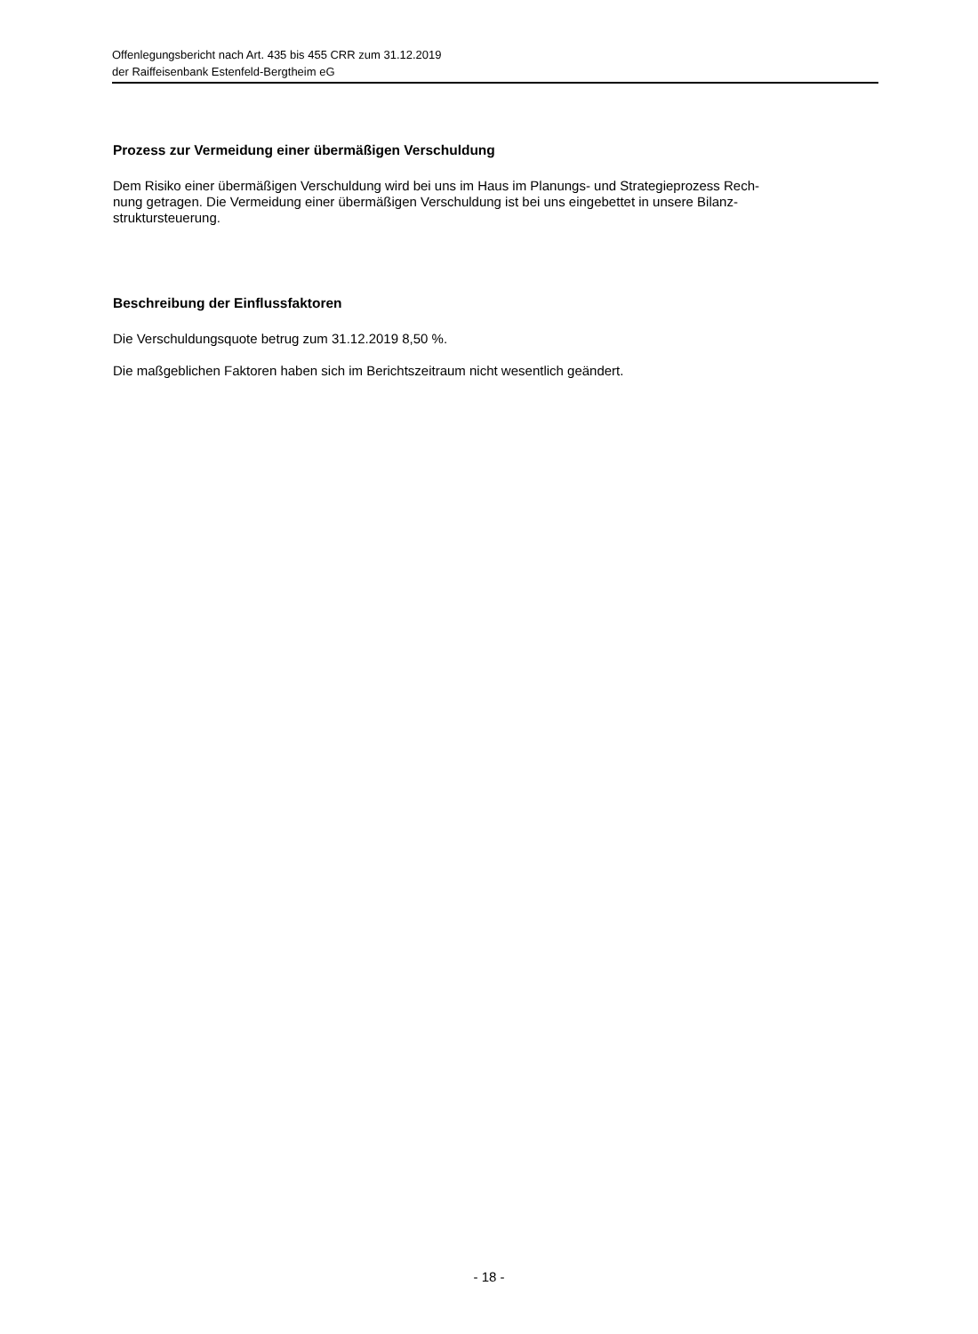Offenlegungsbericht nach Art. 435 bis 455 CRR zum 31.12.2019
der Raiffeisenbank Estenfeld-Bergtheim eG
Prozess zur Vermeidung einer übermäßigen Verschuldung
Dem Risiko einer übermäßigen Verschuldung wird bei uns im Haus im Planungs- und Strategieprozess Rech-
nung getragen. Die Vermeidung einer übermäßigen Verschuldung ist bei uns eingebettet in unsere Bilanz-
struktursteuerung.
Beschreibung der Einflussfaktoren
Die Verschuldungsquote betrug zum 31.12.2019 8,50 %.
Die maßgeblichen Faktoren haben sich im Berichtszeitraum nicht wesentlich geändert.
- 18 -